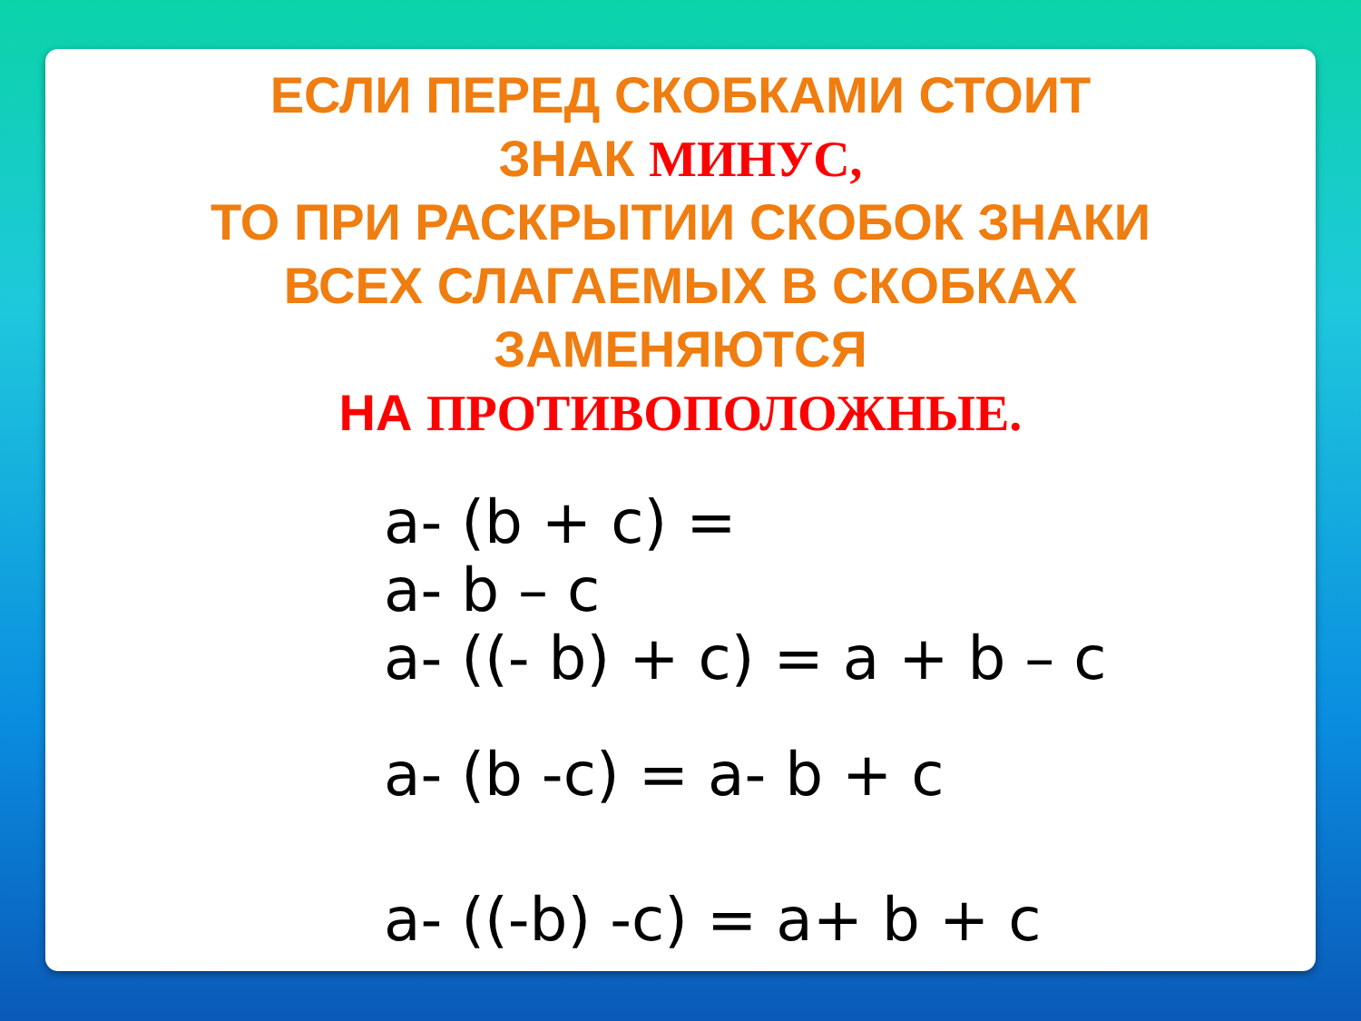ЕСЛИ ПЕРЕД СКОБКАМИ СТОИТ
ЗНАК МИНУС,
ТО ПРИ РАСКРЫТИИ СКОБОК ЗНАКИ
ВСЕХ СЛАГАЕМЫХ В СКОБКАХ
ЗАМЕНЯЮТСЯ
НА ПРОТИВОПОЛОЖНЫЕ.
a- (b + c) =
a- b – c
a- ((- b) + c) = a + b – c
a- (b -c) = a- b + c
a- ((-b) -c) = a+ b + c